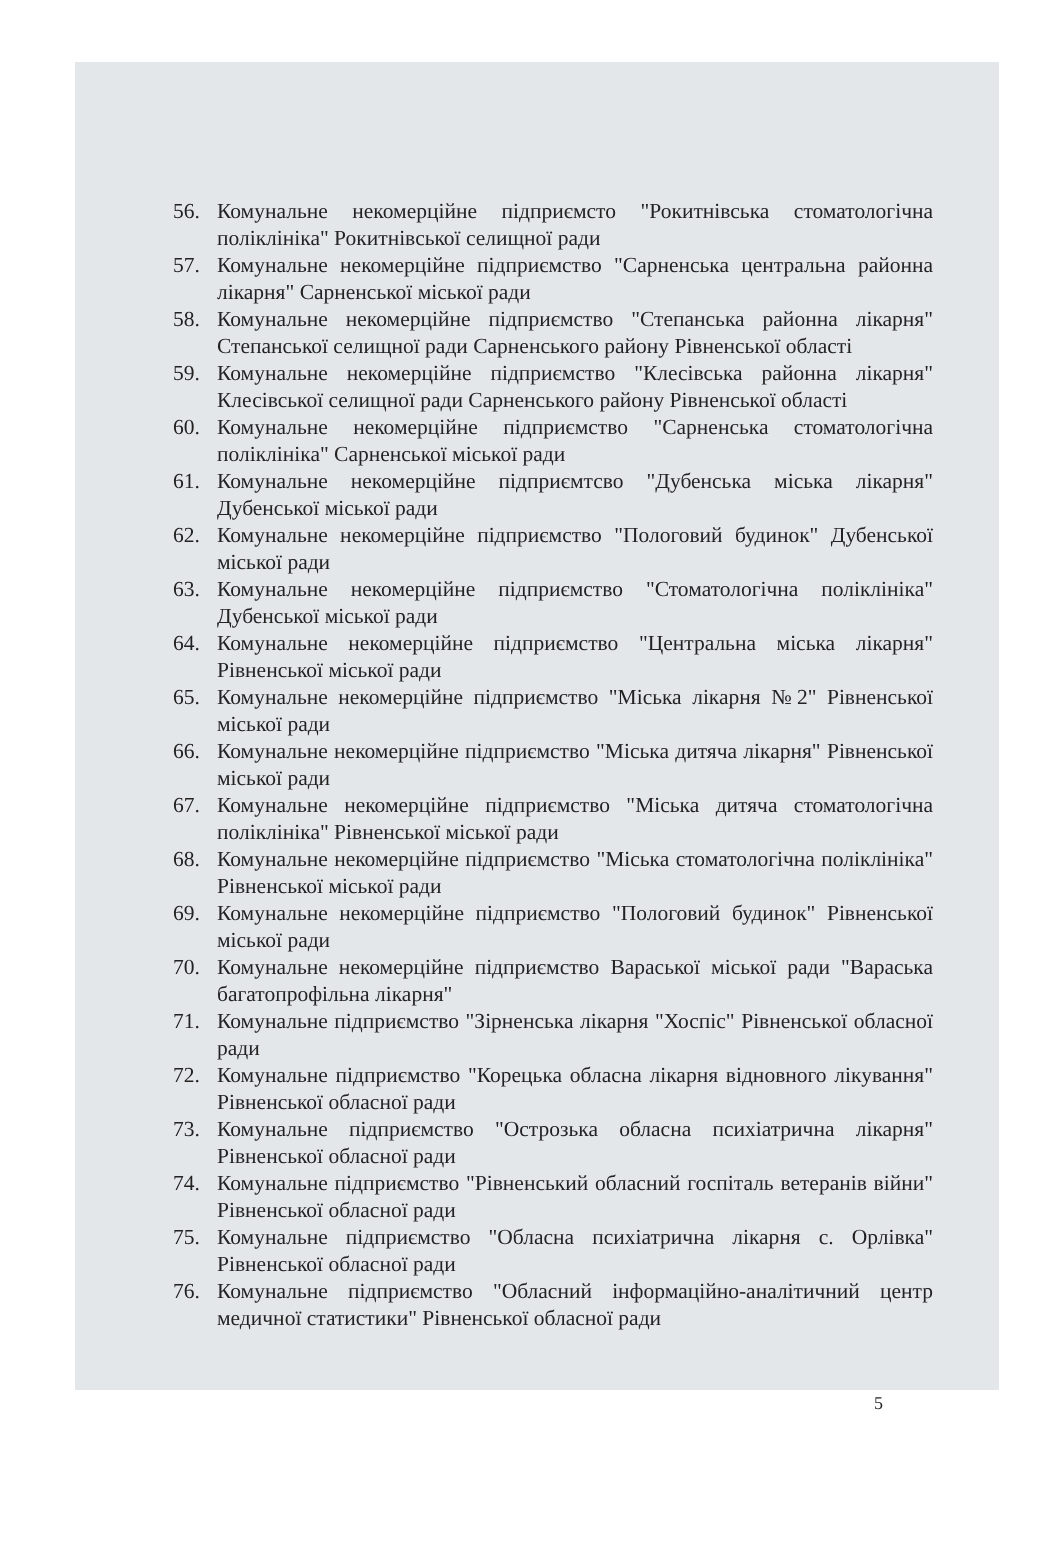56. Комунальне некомерційне підприємсто "Рокитнівська стоматологічна поліклініка" Рокитнівської селищної ради
57. Комунальне некомерційне підприємство "Сарненська центральна районна лікарня" Сарненської міської ради
58. Комунальне некомерційне підприємство "Степанська районна лікарня" Степанської селищної ради Сарненського району Рівненської області
59. Комунальне некомерційне підприємство "Клесівська районна лікарня" Клесівської селищної ради Сарненського району Рівненської області
60. Комунальне некомерційне підприємство "Сарненська стоматологічна поліклініка" Сарненської міської ради
61. Комунальне некомерційне підприємтсво "Дубенська міська лікарня" Дубенської міської ради
62. Комунальне некомерційне підприємство "Пологовий будинок" Дубенської міської ради
63. Комунальне некомерційне підприємство "Стоматологічна поліклініка" Дубенської міської ради
64. Комунальне некомерційне підприємство "Центральна міська лікарня" Рівненської міської ради
65. Комунальне некомерційне підприємство "Міська лікарня №2" Рівненської міської ради
66. Комунальне некомерційне підприємство "Міська дитяча лікарня" Рівненської міської ради
67. Комунальне некомерційне підприємство "Міська дитяча стоматологічна поліклініка" Рівненської міської ради
68. Комунальне некомерційне підприємство "Міська стоматологічна поліклініка" Рівненської міської ради
69. Комунальне некомерційне підприємство "Пологовий будинок" Рівненської міської ради
70. Комунальне некомерційне підприємство Вараської міської ради "Вараська багатопрофільна лікарня"
71. Комунальне підприємство "Зірненська лікарня "Хоспіс" Рівненської обласної ради
72. Комунальне підприємство "Корецька обласна лікарня відновного лікування" Рівненської обласної ради
73. Комунальне підприємство "Острозька обласна психіатрична лікарня" Рівненської обласної ради
74. Комунальне підприємство "Рівненський обласний госпіталь ветеранів війни" Рівненської обласної ради
75. Комунальне підприємство "Обласна психіатрична лікарня с. Орлівка" Рівненської обласної ради
76. Комунальне підприємство "Обласний інформаційно-аналітичний центр медичної статистики" Рівненської обласної ради
5